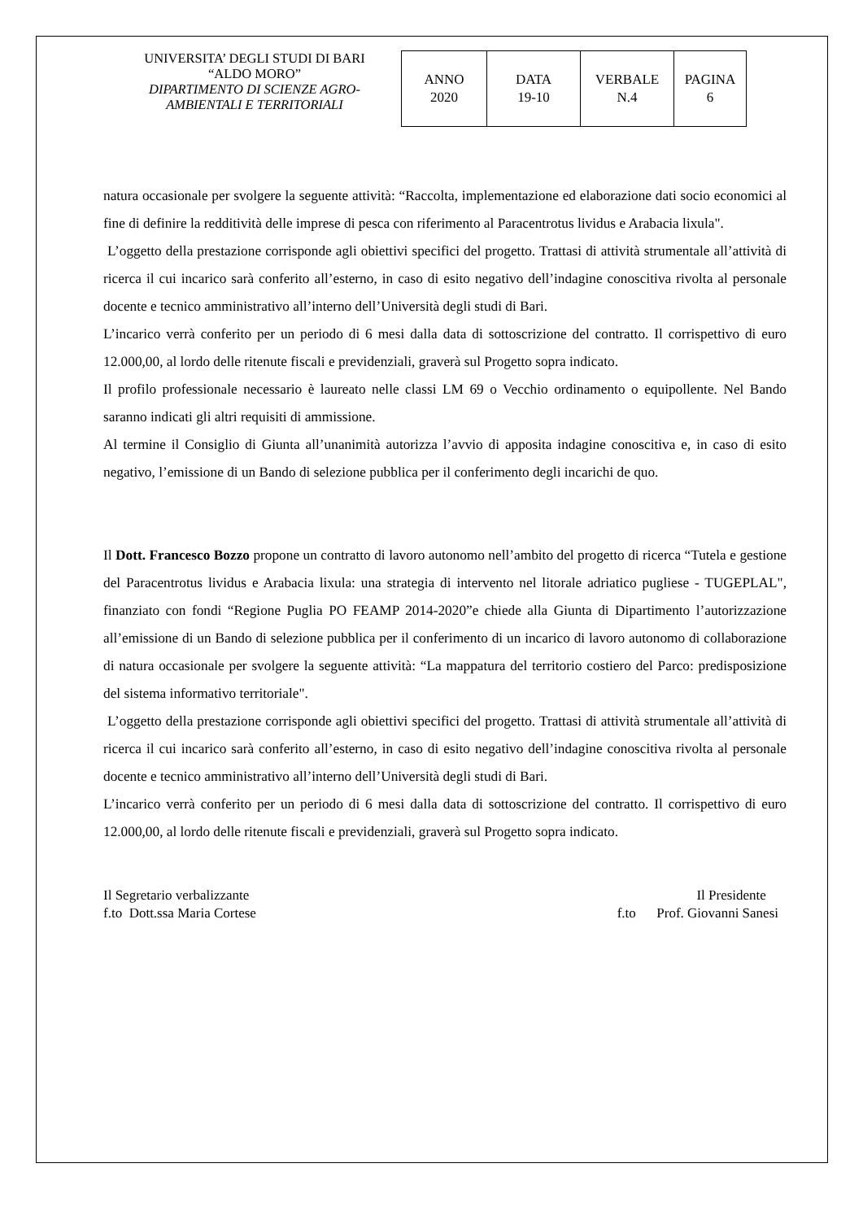UNIVERSITA’ DEGLI STUDI DI BARI
“ALDO MORO”
DIPARTIMENTO DI SCIENZE AGRO-AMBIENTALI E TERRITORIALI
| ANNO 2020 | DATA 19-10 | VERBALE N.4 | PAGINA 6 |
natura occasionale per svolgere la seguente attività: “Raccolta, implementazione ed elaborazione dati socio economici al fine di definire la redditività delle imprese di pesca con riferimento al Paracentrotus lividus e Arabacia lixula".
L’oggetto della prestazione corrisponde agli obiettivi specifici del progetto. Trattasi di attività strumentale all’attività di ricerca il cui incarico sarà conferito all’esterno, in caso di esito negativo dell’indagine conoscitiva rivolta al personale docente e tecnico amministrativo all’interno dell’Università degli studi di Bari.
L’incarico verrà conferito per un periodo di 6 mesi dalla data di sottoscrizione del contratto. Il corrispettivo di euro 12.000,00, al lordo delle ritenute fiscali e previdenziali, graverà sul Progetto sopra indicato.
Il profilo professionale necessario è laureato nelle classi LM 69 o Vecchio ordinamento o equipollente. Nel Bando saranno indicati gli altri requisiti di ammissione.
Al termine il Consiglio di Giunta all’unanimità autorizza l’avvio di apposita indagine conoscitiva e, in caso di esito negativo, l’emissione di un Bando di selezione pubblica per il conferimento degli incarichi de quo.
Il Dott. Francesco Bozzo propone un contratto di lavoro autonomo nell’ambito del progetto di ricerca “Tutela e gestione del Paracentrotus lividus e Arabacia lixula: una strategia di intervento nel litorale adriatico pugliese - TUGEPLAL", finanziato con fondi “Regione Puglia PO FEAMP 2014-2020”e chiede alla Giunta di Dipartimento l’autorizzazione all’emissione di un Bando di selezione pubblica per il conferimento di un incarico di lavoro autonomo di collaborazione di natura occasionale per svolgere la seguente attività: “La mappatura del territorio costiero del Parco: predisposizione del sistema informativo territoriale".
L’oggetto della prestazione corrisponde agli obiettivi specifici del progetto. Trattasi di attività strumentale all’attività di ricerca il cui incarico sarà conferito all’esterno, in caso di esito negativo dell’indagine conoscitiva rivolta al personale docente e tecnico amministrativo all’interno dell’Università degli studi di Bari.
L’incarico verrà conferito per un periodo di 6 mesi dalla data di sottoscrizione del contratto. Il corrispettivo di euro 12.000,00, al lordo delle ritenute fiscali e previdenziali, graverà sul Progetto sopra indicato.
Il Segretario verbalizzante
f.to Dott.ssa Maria Cortese
Il Presidente
f.to Prof. Giovanni Sanesi